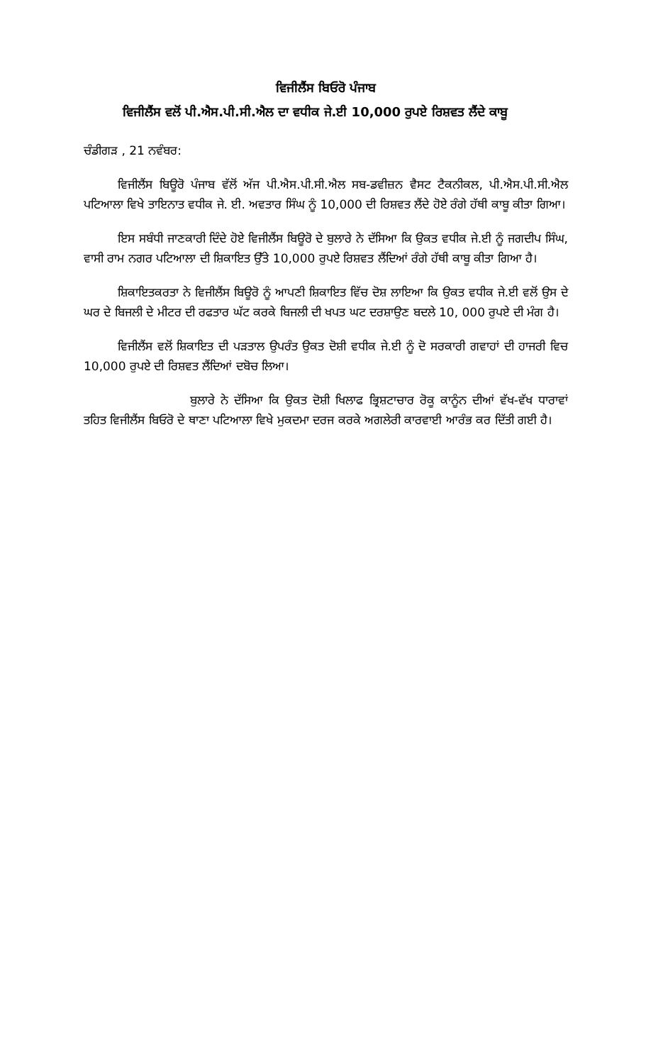ਵਿਜੀਲੈਂਸ ਬਿਓਰੋ ਪੰਜਾਬ
ਵਿਜੀਲੈਂਸ ਵਲੋਂ ਪੀ.ਐਸ.ਪੀ.ਸੀ.ਐਲ ਦਾ ਵਧੀਕ ਜੇ.ਈ 10,000 ਰੁਪਏ ਰਿਸ਼ਵਤ ਲੈਂਦੇ ਕਾਬੂ
ਚੰਡੀਗੜ , 21 ਨਵੰਬਰ:
ਵਿਜੀਲੈਂਸ ਬਿਊਰੋ ਪੰਜਾਬ ਵੱਲੋਂ ਅੱਜ ਪੀ.ਐਸ.ਪੀ.ਸੀ.ਐਲ ਸਬ-ਡਵੀਜ਼ਨ ਵੈਸਟ ਟੈਕਨੀਕਲ, ਪੀ.ਐਸ.ਪੀ.ਸੀ.ਐਲ ਪਟਿਆਲਾ ਵਿਖੇ ਤਾਇਨਾਤ ਵਧੀਕ ਜੇ. ਈ. ਅਵਤਾਰ ਸਿੰਘ ਨੂੰ 10,000 ਦੀ ਰਿਸ਼ਵਤ ਲੈਂਦੇ ਹੋਏ ਰੰਗੇ ਹੱਥੀ ਕਾਬੂ ਕੀਤਾ ਗਿਆ।
ਇਸ ਸਬੰਧੀ ਜਾਣਕਾਰੀ ਦਿੰਦੇ ਹੋਏ ਵਿਜੀਲੈਂਸ ਬਿਊਰੋ ਦੇ ਬੁਲਾਰੇ ਨੇ ਦੱਸਿਆ ਕਿ ਉਕਤ ਵਧੀਕ ਜੇ.ਈ ਨੂੰ ਜਗਦੀਪ ਸਿੰਘ, ਵਾਸੀ ਰਾਮ ਨਗਰ ਪਟਿਆਲਾ ਦੀ ਸ਼ਿਕਾਇਤ ਉੱਤੇ 10,000 ਰੁਪਏ ਰਿਸ਼ਵਤ ਲੈਂਦਿਆਂ ਰੰਗੇ ਹੱਥੀ ਕਾਬੂ ਕੀਤਾ ਗਿਆ ਹੈ।
ਸ਼ਿਕਾਇਤਕਰਤਾ ਨੇ ਵਿਜੀਲੈਂਸ ਬਿਊਰੋ ਨੂੰ ਆਪਣੀ ਸ਼ਿਕਾਇਤ ਵਿੱਚ ਦੋਸ਼ ਲਾਇਆ ਕਿ ਉਕਤ ਵਧੀਕ ਜੇ.ਈ ਵਲੋਂ ਉਸ ਦੇ ਘਰ ਦੇ ਬਿਜਲੀ ਦੇ ਮੀਟਰ ਦੀ ਰਫਤਾਰ ਘੱਟ ਕਰਕੇ ਬਿਜਲੀ ਦੀ ਖਪਤ ਘਟ ਦਰਸ਼ਾਉਣ ਬਦਲੇ 10, 000 ਰੁਪਏ ਦੀ ਮੰਗ ਹੈ।
ਵਿਜੀਲੈਂਸ ਵਲੋਂ ਸ਼ਿਕਾਇਤ ਦੀ ਪੜਤਾਲ ਉਪਰੰਤ ਉਕਤ ਦੋਸ਼ੀ ਵਧੀਕ ਜੇ.ਈ ਨੂੰ ਦੋ ਸਰਕਾਰੀ ਗਵਾਹਾਂ ਦੀ ਹਾਜਰੀ ਵਿਚ 10,000 ਰੁਪਏ ਦੀ ਰਿਸ਼ਵਤ ਲੈਂਦਿਆਂ ਦਬੋਚ ਲਿਆ।
ਬੁਲਾਰੇ ਨੇ ਦੱਸਿਆ ਕਿ ਉਕਤ ਦੋਸ਼ੀ ਖਿਲਾਫ ਭ੍ਰਿਸ਼ਟਾਚਾਰ ਰੋਕੂ ਕਾਨੂੰਨ ਦੀਆਂ ਵੱਖ-ਵੱਖ ਧਾਰਾਵਾਂ ਤਹਿਤ ਵਿਜੀਲੈਂਸ ਬਿਓਰੋ ਦੇ ਥਾਣਾ ਪਟਿਆਲਾ ਵਿਖੇ ਮੁਕਦਮਾ ਦਰਜ ਕਰਕੇ ਅਗਲੇਰੀ ਕਾਰਵਾਈ ਆਰੰਭ ਕਰ ਦਿੱਤੀ ਗਈ ਹੈ।